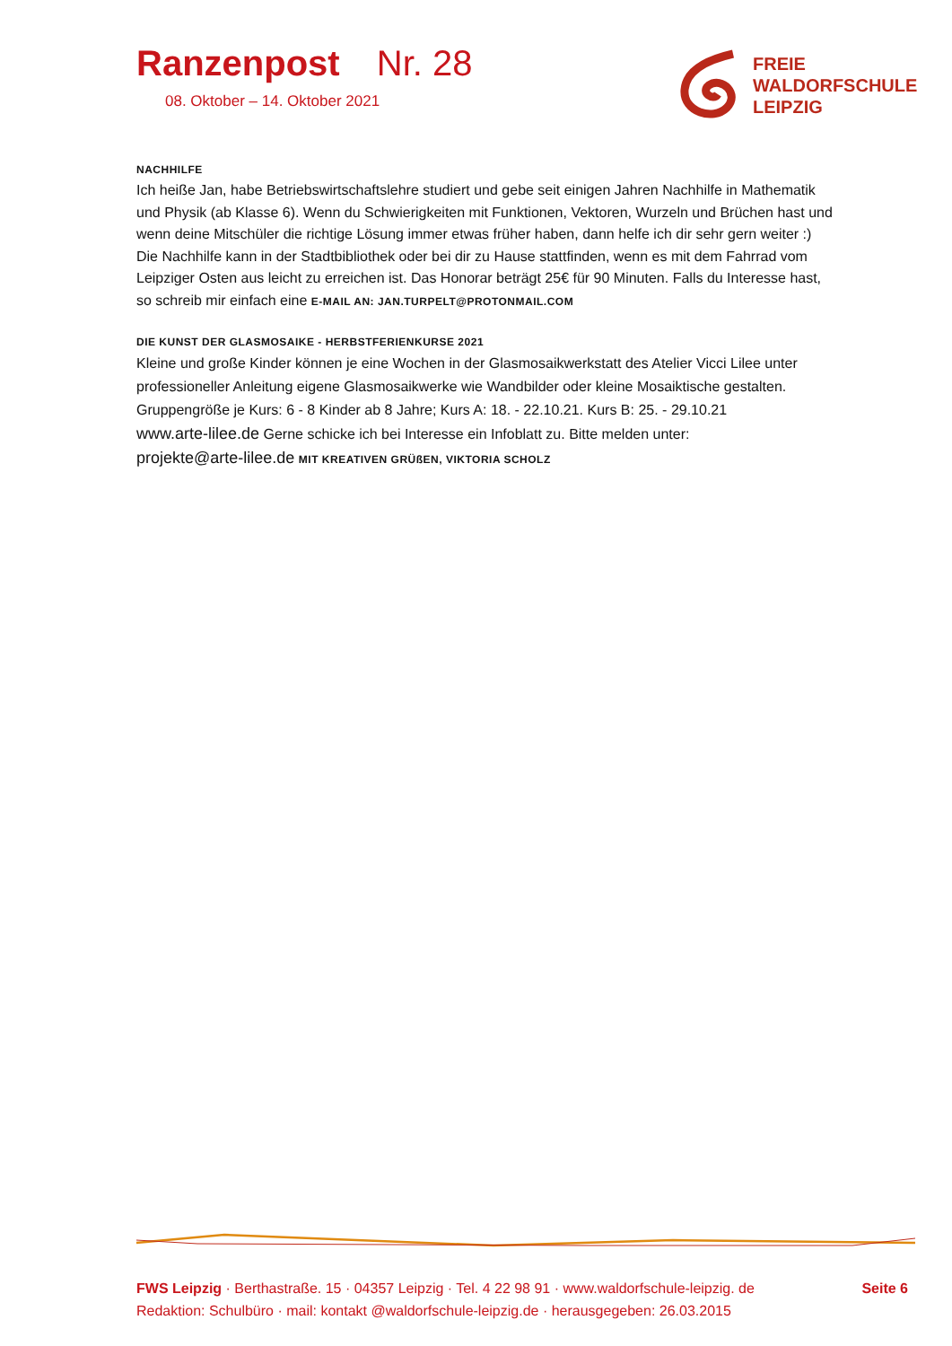Ranzenpost Nr. 28
08. Oktober – 14. Oktober 2021
FREIE
WALDORFSCHULE
LEIPZIG
NACHHILFE
Ich heiße Jan, habe Betriebswirtschaftslehre studiert und gebe seit einigen Jahren Nachhilfe in Mathematik und Physik (ab Klasse 6). Wenn du Schwierigkeiten mit Funktionen, Vektoren, Wurzeln und Brüchen hast und wenn deine Mitschüler die richtige Lösung immer etwas früher haben, dann helfe ich dir sehr gern weiter :) Die Nachhilfe kann in der Stadtbibliothek oder bei dir zu Hause stattfinden, wenn es mit dem Fahrrad vom Leipziger Osten aus leicht zu erreichen ist. Das Honorar beträgt 25€ für 90 Minuten. Falls du Interesse hast, so schreib mir einfach eine E-MAIL AN: JAN.TURPELT@PROTONMAIL.COM
DIE KUNST DER GLASMOSAIKE - HERBSTFERIENKURSE 2021
Kleine und große Kinder können je eine Wochen in der Glasmosaikwerkstatt des Atelier Vicci Lilee unter professioneller Anleitung eigene Glasmosaikwerke wie Wandbilder oder kleine Mosaiktische gestalten. Gruppengröße je Kurs: 6 - 8 Kinder ab 8 Jahre; Kurs A: 18. - 22.10.21. Kurs B: 25. - 29.10.21
www.arte-lilee.de Gerne schicke ich bei Interesse ein Infoblatt zu. Bitte melden unter:
projekte@arte-lilee.de MIT KREATIVEN GRÜßEN, VIKTORIA SCHOLZ
FWS Leipzig · Berthastraße. 15 · 04357 Leipzig · Tel. 4 22 98 91 · www.waldorfschule-leipzig. de
Redaktion: Schulbüro · mail: kontakt @waldorfschule-leipzig.de · herausgegeben: 26.03.2015
Seite 6